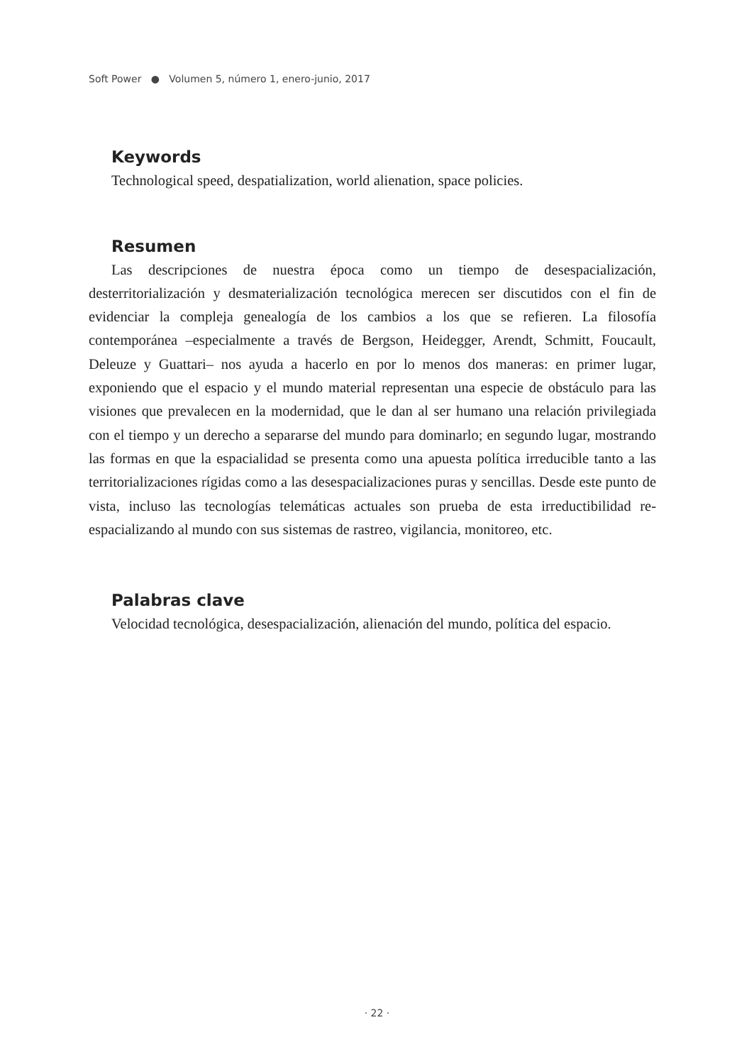Soft Power ● Volumen 5, número 1, enero-junio, 2017
Keywords
Technological speed, despatialization, world alienation, space policies.
Resumen
Las descripciones de nuestra época como un tiempo de desespacialización, desterritorialización y desmaterialización tecnológica merecen ser discutidos con el fin de evidenciar la compleja genealogía de los cambios a los que se refieren. La filosofía contemporánea –especialmente a través de Bergson, Heidegger, Arendt, Schmitt, Foucault, Deleuze y Guattari– nos ayuda a hacerlo en por lo menos dos maneras: en primer lugar, exponiendo que el espacio y el mundo material representan una especie de obstáculo para las visiones que prevalecen en la modernidad, que le dan al ser humano una relación privilegiada con el tiempo y un derecho a separarse del mundo para dominarlo; en segundo lugar, mostrando las formas en que la espacialidad se presenta como una apuesta política irreducible tanto a las territorializaciones rígidas como a las desespacializaciones puras y sencillas. Desde este punto de vista, incluso las tecnologías telemáticas actuales son prueba de esta irreductibilidad re-espacializando al mundo con sus sistemas de rastreo, vigilancia, monitoreo, etc.
Palabras clave
Velocidad tecnológica, desespacialización, alienación del mundo, política del espacio.
· 22 ·